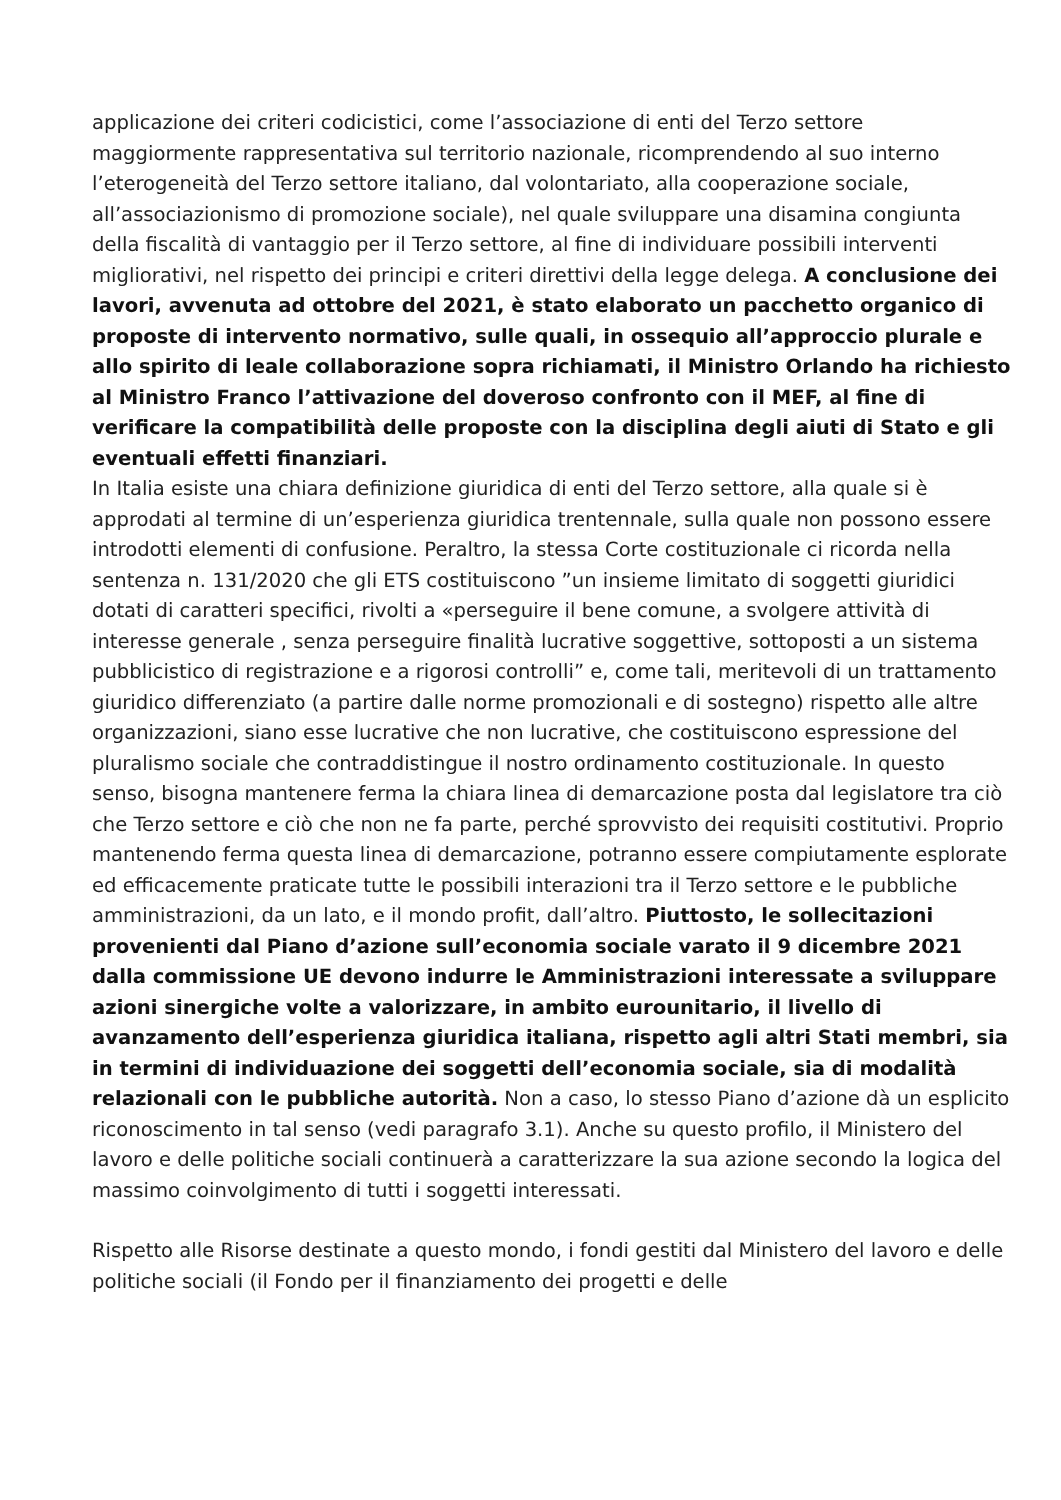applicazione dei criteri codicistici, come l’associazione di enti del Terzo settore maggiormente rappresentativa sul territorio nazionale, ricomprendendo al suo interno l’eterogeneità del Terzo settore italiano, dal volontariato, alla cooperazione sociale, all’associazionismo di promozione sociale), nel quale sviluppare una disamina congiunta della fiscalità di vantaggio per il Terzo settore, al fine di individuare possibili interventi migliorativi, nel rispetto dei principi e criteri direttivi della legge delega. A conclusione dei lavori, avvenuta ad ottobre del 2021, è stato elaborato un pacchetto organico di proposte di intervento normativo, sulle quali, in ossequio all’approccio plurale e allo spirito di leale collaborazione sopra richiamati, il Ministro Orlando ha richiesto al Ministro Franco l’attivazione del doveroso confronto con il MEF, al fine di verificare la compatibilità delle proposte con la disciplina degli aiuti di Stato e gli eventuali effetti finanziari.
In Italia esiste una chiara definizione giuridica di enti del Terzo settore, alla quale si è approdati al termine di un’esperienza giuridica trentennale, sulla quale non possono essere introdotti elementi di confusione. Peraltro, la stessa Corte costituzionale ci ricorda nella sentenza n. 131/2020 che gli ETS costituiscono ”un insieme limitato di soggetti giuridici dotati di caratteri specifici, rivolti a «perseguire il bene comune, a svolgere attività di interesse generale , senza perseguire finalità lucrative soggettive, sottoposti a un sistema pubblicistico di registrazione e a rigorosi controlli” e, come tali, meritevoli di un trattamento giuridico differenziato (a partire dalle norme promozionali e di sostegno) rispetto alle altre organizzazioni, siano esse lucrative che non lucrative, che costituiscono espressione del pluralismo sociale che contraddistingue il nostro ordinamento costituzionale. In questo senso, bisogna mantenere ferma la chiara linea di demarcazione posta dal legislatore tra ciò che Terzo settore e ciò che non ne fa parte, perché sprovvisto dei requisiti costitutivi. Proprio mantenendo ferma questa linea di demarcazione, potranno essere compiutamente esplorate ed efficacemente praticate tutte le possibili interazioni tra il Terzo settore e le pubbliche amministrazioni, da un lato, e il mondo profit, dall’altro. Piuttosto, le sollecitazioni provenienti dal Piano d’azione sull’economia sociale varato il 9 dicembre 2021 dalla commissione UE devono indurre le Amministrazioni interessate a sviluppare azioni sinergiche volte a valorizzare, in ambito eurounitario, il livello di avanzamento dell’esperienza giuridica italiana, rispetto agli altri Stati membri, sia in termini di individuazione dei soggetti dell’economia sociale, sia di modalità relazionali con le pubbliche autorità. Non a caso, lo stesso Piano d’azione dà un esplicito riconoscimento in tal senso (vedi paragrafo 3.1). Anche su questo profilo, il Ministero del lavoro e delle politiche sociali continuerà a caratterizzare la sua azione secondo la logica del massimo coinvolgimento di tutti i soggetti interessati.
Rispetto alle Risorse destinate a questo mondo, i fondi gestiti dal Ministero del lavoro e delle politiche sociali (il Fondo per il finanziamento dei progetti e delle